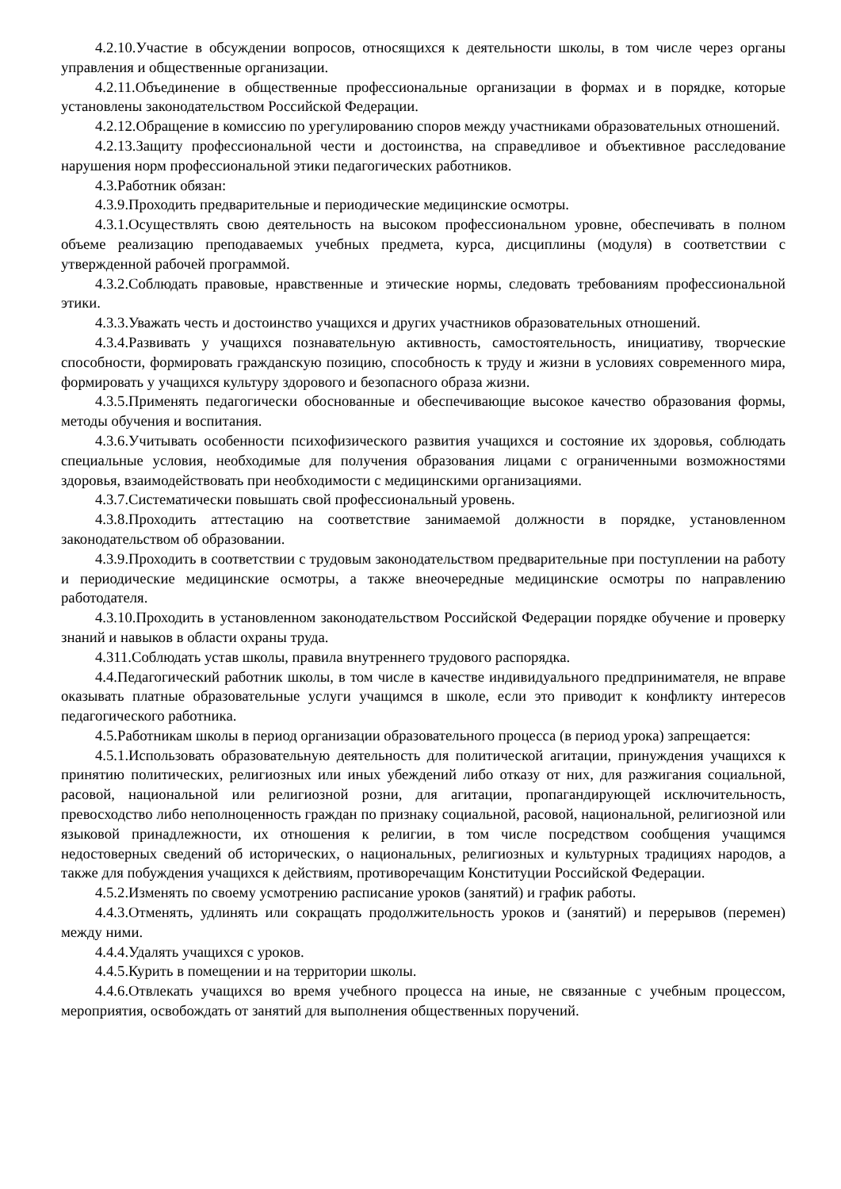4.2.10.Участие в обсуждении вопросов, относящихся к деятельности школы, в том числе через органы управления и общественные организации.
4.2.11.Объединение в общественные профессиональные организации в формах и в порядке, которые установлены законодательством Российской Федерации.
4.2.12.Обращение в комиссию по урегулированию споров между участниками образовательных отношений.
4.2.13.Защиту профессиональной чести и достоинства, на справедливое и объективное расследование нарушения норм профессиональной этики педагогических работников.
4.3.Работник обязан:
4.3.9.Проходить предварительные и периодические медицинские осмотры.
4.3.1.Осуществлять свою деятельность на высоком профессиональном уровне, обеспечивать в полном объеме реализацию преподаваемых учебных предмета, курса, дисциплины (модуля) в соответствии с утвержденной рабочей программой.
4.3.2.Соблюдать правовые, нравственные и этические нормы, следовать требованиям профессиональной этики.
4.3.3.Уважать честь и достоинство учащихся и других участников образовательных отношений.
4.3.4.Развивать у учащихся познавательную активность, самостоятельность, инициативу, творческие способности, формировать гражданскую позицию, способность к труду и жизни в условиях современного мира, формировать у учащихся культуру здорового и безопасного образа жизни.
4.3.5.Применять педагогически обоснованные и обеспечивающие высокое качество образования формы, методы обучения и воспитания.
4.3.6.Учитывать особенности психофизического развития учащихся и состояние их здоровья, соблюдать специальные условия, необходимые для получения образования лицами с ограниченными возможностями здоровья, взаимодействовать при необходимости с медицинскими организациями.
4.3.7.Систематически повышать свой профессиональный уровень.
4.3.8.Проходить аттестацию на соответствие занимаемой должности в порядке, установленном законодательством об образовании.
4.3.9.Проходить в соответствии с трудовым законодательством предварительные при поступлении на работу и периодические медицинские осмотры, а также внеочередные медицинские осмотры по направлению работодателя.
4.3.10.Проходить в установленном законодательством Российской Федерации порядке обучение и проверку знаний и навыков в области охраны труда.
4.311.Соблюдать устав школы, правила внутреннего трудового распорядка.
4.4.Педагогический работник школы, в том числе в качестве индивидуального предпринимателя, не вправе оказывать платные образовательные услуги учащимся в школе, если это приводит к конфликту интересов педагогического работника.
4.5.Работникам школы в период организации образовательного процесса (в период урока) запрещается:
4.5.1.Использовать образовательную деятельность для политической агитации, принуждения учащихся к принятию политических, религиозных или иных убеждений либо отказу от них, для разжигания социальной, расовой, национальной или религиозной розни, для агитации, пропагандирующей исключительность, превосходство либо неполноценность граждан по признаку социальной, расовой, национальной, религиозной или языковой принадлежности, их отношения к религии, в том числе посредством сообщения учащимся недостоверных сведений об исторических, о национальных, религиозных и культурных традициях народов, а также для побуждения учащихся к действиям, противоречащим Конституции Российской Федерации.
4.5.2.Изменять по своему усмотрению расписание уроков (занятий) и график работы.
4.4.3.Отменять, удлинять или сокращать продолжительность уроков и (занятий) и перерывов (перемен) между ними.
4.4.4.Удалять учащихся с уроков.
4.4.5.Курить в помещении и на территории школы.
4.4.6.Отвлекать учащихся во время учебного процесса на иные, не связанные с учебным процессом, мероприятия, освобождать от занятий для выполнения общественных поручений.